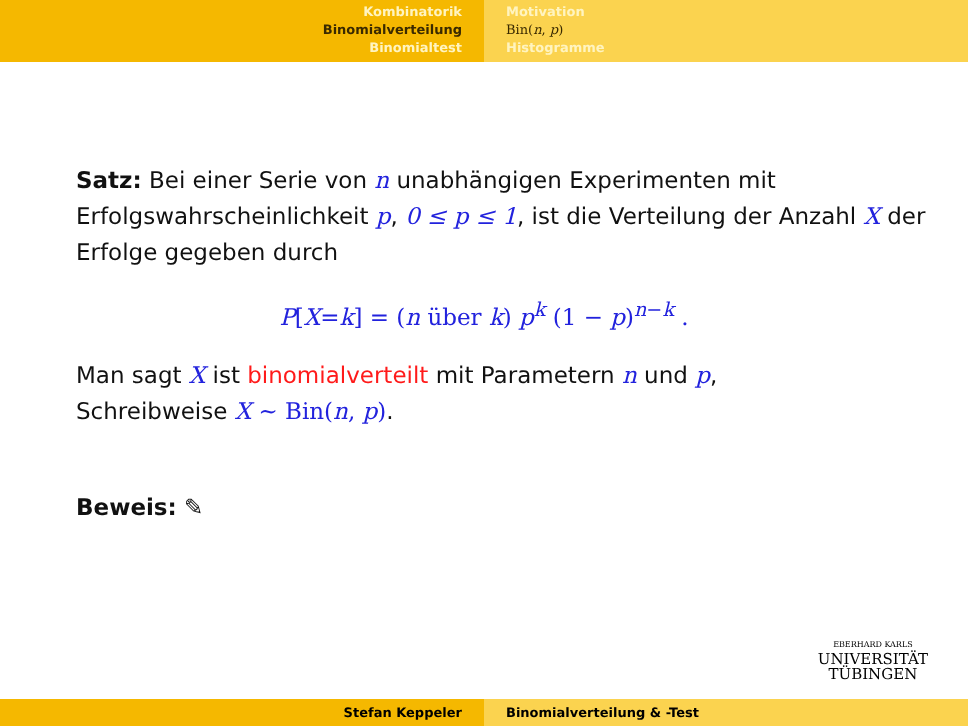Kombinatorik
Binomialverteilung
Binomialtest
Motivation
Bin(n, p)
Histogramme
Satz: Bei einer Serie von n unabhängigen Experimenten mit Erfolgswahrscheinlichkeit p, 0 ≤ p ≤ 1, ist die Verteilung der Anzahl X der Erfolge gegeben durch
P[X=k] = (n über k) p<sup>k</sup> (1 − p)<sup>n−k</sup> .
Man sagt X ist binomialverteilt mit Parametern n und p,
Schreibweise X ∼ Bin(n, p).
Beweis: ✎
EBERHARD KARLS
UNIVERSITÄT
TÜBINGEN
Stefan Keppeler Binomialverteilung & -Test